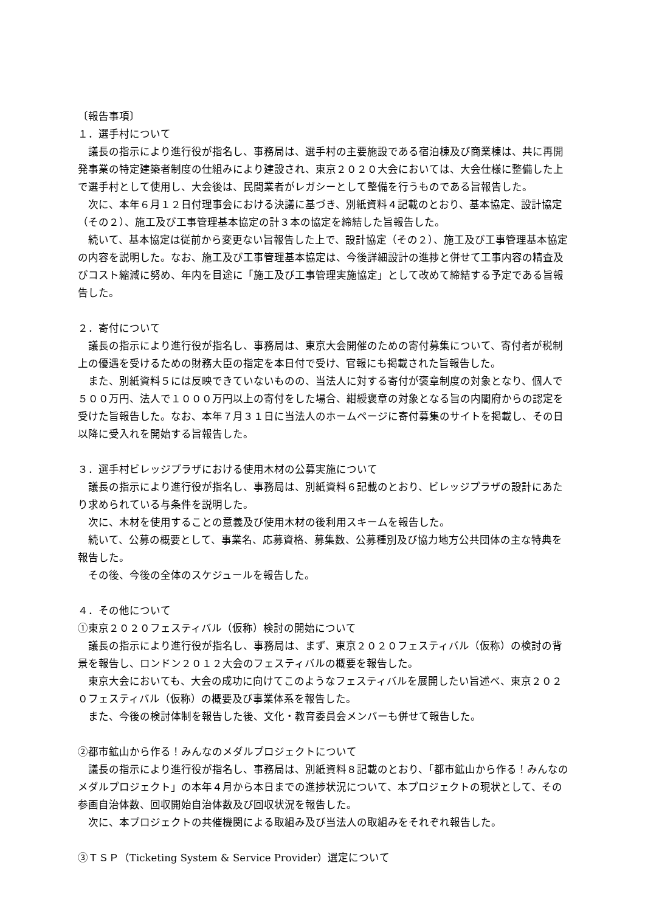〔報告事項〕
１．選手村について
　議長の指示により進行役が指名し、事務局は、選手村の主要施設である宿泊棟及び商業棟は、共に再開発事業の特定建築者制度の仕組みにより建設され、東京２０２０大会においては、大会仕様に整備した上で選手村として使用し、大会後は、民間業者がレガシーとして整備を行うものである旨報告した。
　次に、本年６月１２日付理事会における決議に基づき、別紙資料４記載のとおり、基本協定、設計協定（その２）、施工及び工事管理基本協定の計３本の協定を締結した旨報告した。
　続いて、基本協定は従前から変更ない旨報告した上で、設計協定（その２）、施工及び工事管理基本協定の内容を説明した。なお、施工及び工事管理基本協定は、今後詳細設計の進捗と併せて工事内容の精査及びコスト縮減に努め、年内を目途に「施工及び工事管理実施協定」として改めて締結する予定である旨報告した。
２．寄付について
　議長の指示により進行役が指名し、事務局は、東京大会開催のための寄付募集について、寄付者が税制上の優遇を受けるための財務大臣の指定を本日付で受け、官報にも掲載された旨報告した。
　また、別紙資料５には反映できていないものの、当法人に対する寄付が褒章制度の対象となり、個人で５００万円、法人で１０００万円以上の寄付をした場合、紺綬褒章の対象となる旨の内閣府からの認定を受けた旨報告した。なお、本年７月３１日に当法人のホームページに寄付募集のサイトを掲載し、その日以降に受入れを開始する旨報告した。
３．選手村ビレッジプラザにおける使用木材の公募実施について
　議長の指示により進行役が指名し、事務局は、別紙資料６記載のとおり、ビレッジプラザの設計にあたり求められている与条件を説明した。
　次に、木材を使用することの意義及び使用木材の後利用スキームを報告した。
　続いて、公募の概要として、事業名、応募資格、募集数、公募種別及び協力地方公共団体の主な特典を報告した。
　その後、今後の全体のスケジュールを報告した。
４．その他について
①東京２０２０フェスティバル（仮称）検討の開始について
　議長の指示により進行役が指名し、事務局は、まず、東京２０２０フェスティバル（仮称）の検討の背景を報告し、ロンドン２０１２大会のフェスティバルの概要を報告した。
　東京大会においても、大会の成功に向けてこのようなフェスティバルを展開したい旨述べ、東京２０２０フェスティバル（仮称）の概要及び事業体系を報告した。
　また、今後の検討体制を報告した後、文化・教育委員会メンバーも併せて報告した。
②都市鉱山から作る！みんなのメダルプロジェクトについて
　議長の指示により進行役が指名し、事務局は、別紙資料８記載のとおり、「都市鉱山から作る！みんなのメダルプロジェクト」の本年４月から本日までの進捗状況について、本プロジェクトの現状として、その参画自治体数、回収開始自治体数及び回収状況を報告した。
　次に、本プロジェクトの共催機関による取組み及び当法人の取組みをそれぞれ報告した。
③ＴＳＰ（Ticketing System & Service Provider）選定について